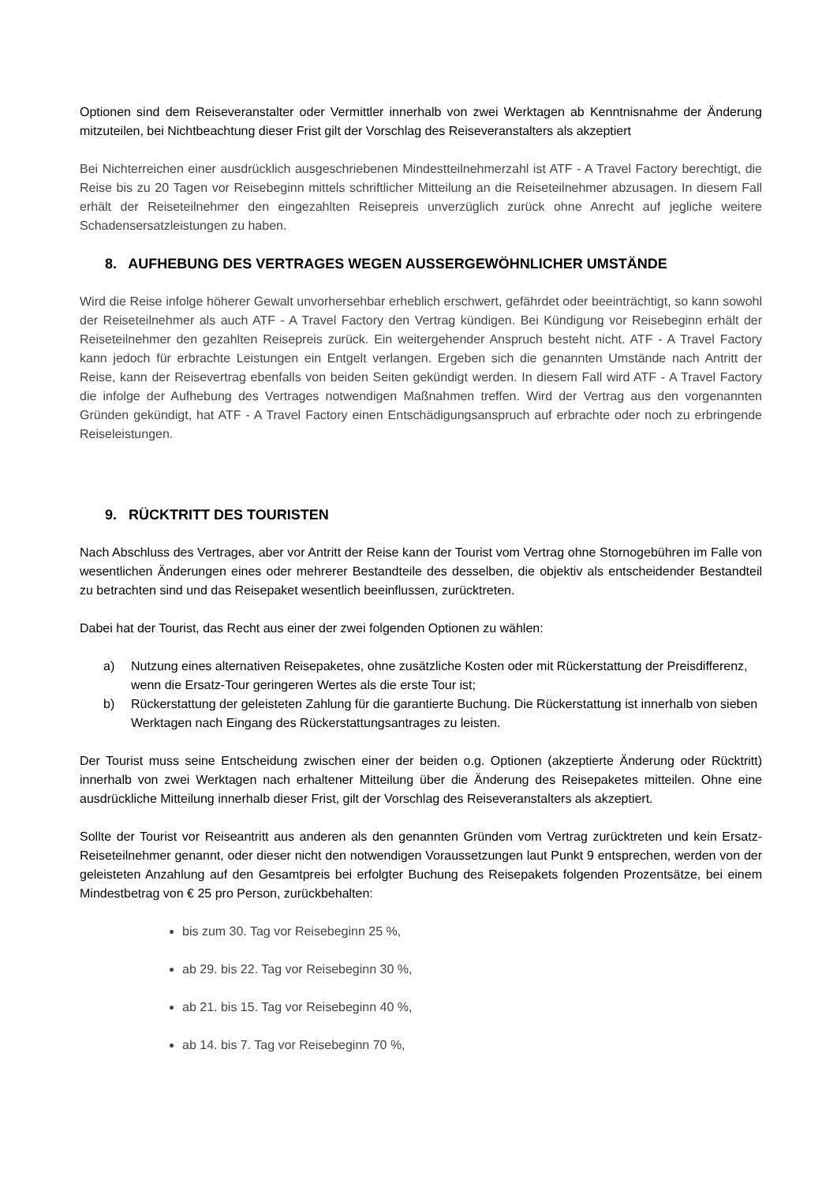Optionen sind dem Reiseveranstalter oder Vermittler innerhalb von zwei Werktagen ab Kenntnisnahme der Änderung mitzuteilen, bei Nichtbeachtung dieser Frist gilt der Vorschlag des Reiseveranstalters als akzeptiert
Bei Nichterreichen einer ausdrücklich ausgeschriebenen Mindestteilnehmerzahl ist ATF - A Travel Factory berechtigt, die Reise bis zu 20 Tagen vor Reisebeginn mittels schriftlicher Mitteilung an die Reiseteilnehmer abzusagen. In diesem Fall erhält der Reiseteilnehmer den eingezahlten Reisepreis unverzüglich zurück ohne Anrecht auf jegliche weitere Schadensersatzleistungen zu haben.
8. AUFHEBUNG DES VERTRAGES WEGEN AUSSERGEWÖHNLICHER UMSTÄNDE
Wird die Reise infolge höherer Gewalt unvorhersehbar erheblich erschwert, gefährdet oder beeinträchtigt, so kann sowohl der Reiseteilnehmer als auch ATF - A Travel Factory den Vertrag kündigen. Bei Kündigung vor Reisebeginn erhält der Reiseteilnehmer den gezahlten Reisepreis zurück. Ein weitergehender Anspruch besteht nicht. ATF - A Travel Factory kann jedoch für erbrachte Leistungen ein Entgelt verlangen. Ergeben sich die genannten Umstände nach Antritt der Reise, kann der Reisevertrag ebenfalls von beiden Seiten gekündigt werden. In diesem Fall wird ATF - A Travel Factory die infolge der Aufhebung des Vertrages notwendigen Maßnahmen treffen. Wird der Vertrag aus den vorgenannten Gründen gekündigt, hat ATF - A Travel Factory einen Entschädigungsanspruch auf erbrachte oder noch zu erbringende Reiseleistungen.
9. RÜCKTRITT DES TOURISTEN
Nach Abschluss des Vertrages, aber vor Antritt der Reise kann der Tourist vom Vertrag ohne Stornogebühren im Falle von wesentlichen Änderungen eines oder mehrerer Bestandteile des desselben, die objektiv als entscheidender Bestandteil zu betrachten sind und das Reisepaket wesentlich beeinflussen, zurücktreten.
Dabei hat der Tourist, das Recht aus einer der zwei folgenden Optionen zu wählen:
a) Nutzung eines alternativen Reisepaketes, ohne zusätzliche Kosten oder mit Rückerstattung der Preisdifferenz, wenn die Ersatz-Tour geringeren Wertes als die erste Tour ist;
b) Rückerstattung der geleisteten Zahlung für die garantierte Buchung. Die Rückerstattung ist innerhalb von sieben Werktagen nach Eingang des Rückerstattungsantrages zu leisten.
Der Tourist muss seine Entscheidung zwischen einer der beiden o.g. Optionen (akzeptierte Änderung oder Rücktritt) innerhalb von zwei Werktagen nach erhaltener Mitteilung über die Änderung des Reisepaketes mitteilen. Ohne eine ausdrückliche Mitteilung innerhalb dieser Frist, gilt der Vorschlag des Reiseveranstalters als akzeptiert.
Sollte der Tourist vor Reiseantritt aus anderen als den genannten Gründen vom Vertrag zurücktreten und kein Ersatz-Reiseteilnehmer genannt, oder dieser nicht den notwendigen Voraussetzungen laut Punkt 9 entsprechen, werden von der geleisteten Anzahlung auf den Gesamtpreis bei erfolgter Buchung des Reisepakets folgenden Prozentsätze, bei einem Mindestbetrag von € 25 pro Person, zurückbehalten:
bis zum 30. Tag vor Reisebeginn 25 %,
ab 29. bis 22. Tag vor Reisebeginn 30 %,
ab 21. bis 15. Tag vor Reisebeginn 40 %,
ab 14. bis 7. Tag vor Reisebeginn 70 %,